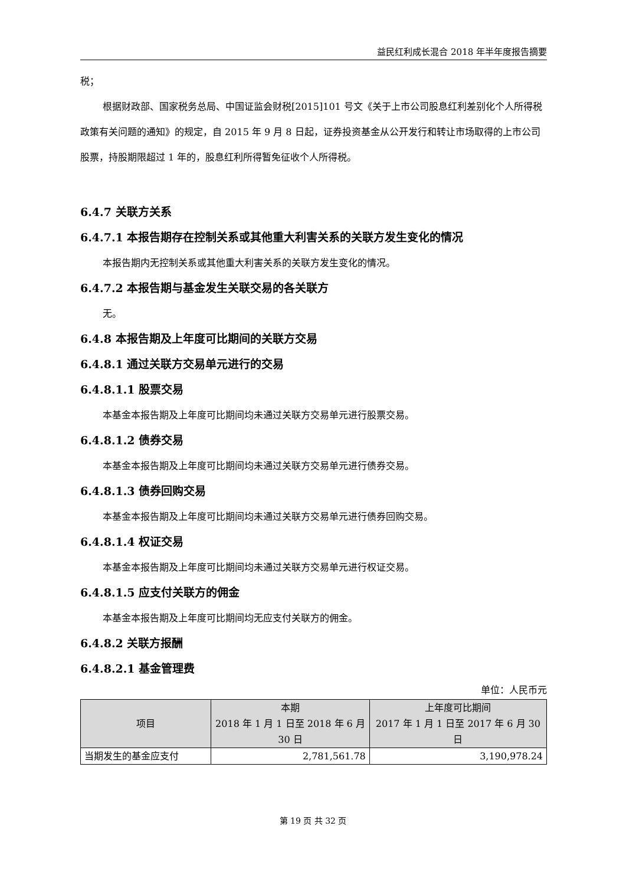益民红利成长混合 2018 年半年度报告摘要
税；
根据财政部、国家税务总局、中国证监会财税[2015]101 号文《关于上市公司股息红利差别化个人所得税政策有关问题的通知》的规定，自 2015 年 9 月 8 日起，证券投资基金从公开发行和转让市场取得的上市公司股票，持股期限超过 1 年的，股息红利所得暂免征收个人所得税。
6.4.7 关联方关系
6.4.7.1 本报告期存在控制关系或其他重大利害关系的关联方发生变化的情况
本报告期内无控制关系或其他重大利害关系的关联方发生变化的情况。
6.4.7.2 本报告期与基金发生关联交易的各关联方
无。
6.4.8 本报告期及上年度可比期间的关联方交易
6.4.8.1 通过关联方交易单元进行的交易
6.4.8.1.1 股票交易
本基金本报告期及上年度可比期间均未通过关联方交易单元进行股票交易。
6.4.8.1.2 债券交易
本基金本报告期及上年度可比期间均未通过关联方交易单元进行债券交易。
6.4.8.1.3 债券回购交易
本基金本报告期及上年度可比期间均未通过关联方交易单元进行债券回购交易。
6.4.8.1.4 权证交易
本基金本报告期及上年度可比期间均未通过关联方交易单元进行权证交易。
6.4.8.1.5 应支付关联方的佣金
本基金本报告期及上年度可比期间均无应支付关联方的佣金。
6.4.8.2 关联方报酬
6.4.8.2.1 基金管理费
单位：人民币元
| 项目 | 本期 2018 年 1 月 1 日至 2018 年 6 月 30 日 | 上年度可比期间 2017 年 1 月 1 日至 2017 年 6 月 30 日 |
| --- | --- | --- |
| 当期发生的基金应支付 | 2,781,561.78 | 3,190,978.24 |
第 19 页 共 32 页